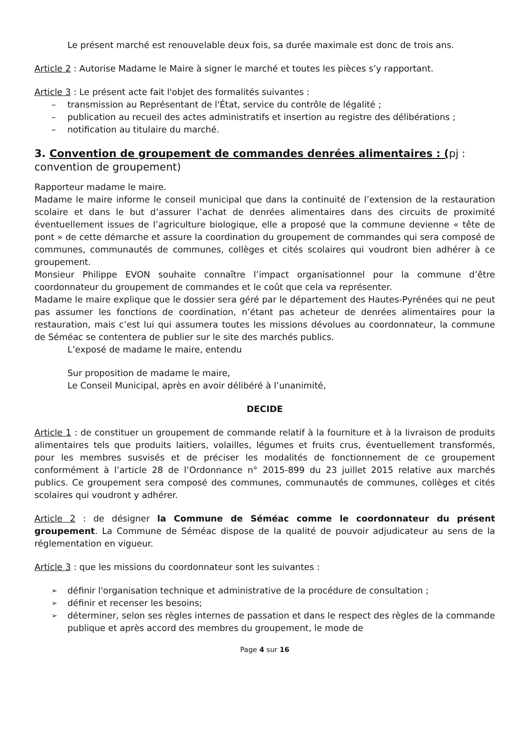Le présent marché est renouvelable deux fois, sa durée maximale est donc de trois ans.
Article 2 : Autorise Madame le Maire à signer le marché et toutes les pièces s’y rapportant.
Article 3 : Le présent acte fait l'objet des formalités suivantes :
transmission au Représentant de l'État, service du contrôle de légalité ;
publication au recueil des actes administratifs et insertion au registre des délibérations ;
notification au titulaire du marché.
3. Convention de groupement de commandes denrées alimentaires : (pj : convention de groupement)
Rapporteur madame le maire.
Madame le maire informe le conseil municipal que dans la continuité de l’extension de la restauration scolaire et dans le but d’assurer l’achat de denrées alimentaires dans des circuits de proximité éventuellement issues de l’agriculture biologique, elle a proposé que la commune devienne « tête de pont » de cette démarche et assure la coordination du groupement de commandes qui sera composé de communes, communautés de communes, collèges et cités scolaires qui voudront bien adhérer à ce groupement.
Monsieur Philippe EVON souhaite connaître l’impact organisationnel pour la commune d’être coordonnateur du groupement de commandes et le coût que cela va représenter.
Madame le maire explique que le dossier sera géré par le département des Hautes-Pyrénées qui ne peut pas assumer les fonctions de coordination, n’étant pas acheteur de denrées alimentaires pour la restauration, mais c’est lui qui assumera toutes les missions dévolues au coordonnateur, la commune de Séméac se contentera de publier sur le site des marchés publics.
L’exposé de madame le maire, entendu
Sur proposition de madame le maire,
Le Conseil Municipal, après en avoir délibéré à l’unanimité,
DECIDE
Article 1 : de constituer un groupement de commande relatif à la fourniture et à la livraison de produits alimentaires tels que produits laitiers, volailles, légumes et fruits crus, éventuellement transformés, pour les membres susvisés et de préciser les modalités de fonctionnement de ce groupement conformément à l’article 28 de l’Ordonnance n° 2015-899 du 23 juillet 2015 relative aux marchés publics. Ce groupement sera composé des communes, communautés de communes, collèges et cités scolaires qui voudront y adhérer.
Article 2 : de désigner la Commune de Séméac comme le coordonnateur du présent groupement. La Commune de Séméac dispose de la qualité de pouvoir adjudicateur au sens de la réglementation en vigueur.
Article 3 : que les missions du coordonnateur sont les suivantes :
définir l'organisation technique et administrative de la procédure de consultation ;
définir et recenser les besoins;
déterminer, selon ses règles internes de passation et dans le respect des règles de la commande publique et après accord des membres du groupement, le mode de
Page 4 sur 16